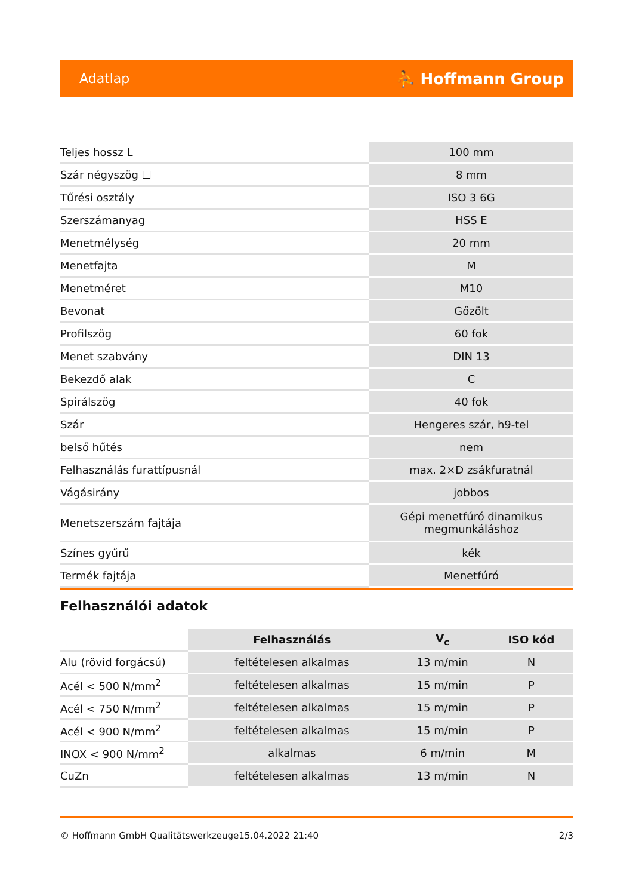Adatlap ⛹ Hoffmann Group
| Teljes hossz L | 100 mm |
| Szár négyszög ☐ | 8 mm |
| Tűrési osztály | ISO 3 6G |
| Szerszámanyag | HSS E |
| Menetmélység | 20 mm |
| Menetfajta | M |
| Menetméret | M10 |
| Bevonat | Gőzölt |
| Profilszög | 60 fok |
| Menet szabvány | DIN 13 |
| Bekezdő alak | C |
| Spirálszög | 40 fok |
| Szár | Hengeres szár, h9-tel |
| belső hűtés | nem |
| Felhasználás furattípusnál | max. 2×D zsákfuratnál |
| Vágásirány | jobbos |
| Menetszerszám fajtája | Gépi menetfúró dinamikus megmunkáláshoz |
| Színes gyűrű | kék |
| Termék fajtája | Menetfúró |
Felhasználói adatok
| | Felhasználás | V<sub>c</sub> | ISO kód |
| --- | --- | --- | --- |
| Alu (rövid forgácsú) | feltételesen alkalmas | 13 m/min | N |
| Acél < 500 N/mm<sup>2</sup> | feltételesen alkalmas | 15 m/min | P |
| Acél < 750 N/mm<sup>2</sup> | feltételesen alkalmas | 15 m/min | P |
| Acél < 900 N/mm<sup>2</sup> | feltételesen alkalmas | 15 m/min | P |
| INOX < 900 N/mm<sup>2</sup> | alkalmas | 6 m/min | M |
| CuZn | feltételesen alkalmas | 13 m/min | N |
© Hoffmann GmbH Qualitätswerkzeuge 15.04.2022 21:40 2/3